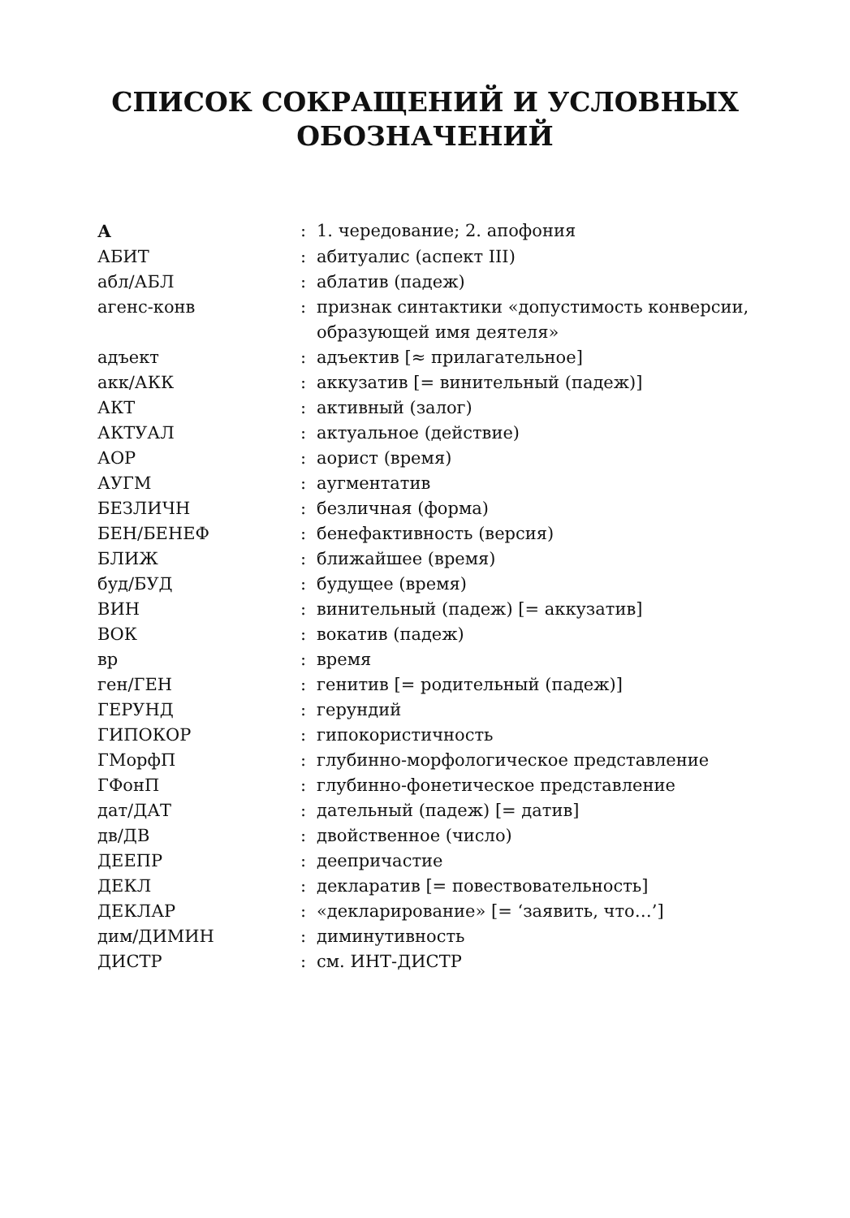СПИСОК СОКРАЩЕНИЙ И УСЛОВНЫХ
ОБОЗНАЧЕНИЙ
| А | : | 1. чередование; 2. апофония |
| АБИТ | : | абитуалис (аспект III) |
| абл/АБЛ | : | аблатив (падеж) |
| агенс-конв | : | признак синтактики «допустимость конверсии, образующей имя деятеля» |
| адъект | : | адъектив [≈ прилагательное] |
| акк/АКК | : | аккузатив [= винительный (падеж)] |
| АКТ | : | активный (залог) |
| АКТУАЛ | : | актуальное (действие) |
| АОР | : | аорист (время) |
| АУГМ | : | аугментатив |
| БЕЗЛИЧН | : | безличная (форма) |
| БЕН/БЕНЕФ | : | бенефактивность (версия) |
| БЛИЖ | : | ближайшее (время) |
| буд/БУД | : | будущее (время) |
| ВИН | : | винительный (падеж) [= аккузатив] |
| ВОК | : | вокатив (падеж) |
| вр | : | время |
| ген/ГЕН | : | генитив [= родительный (падеж)] |
| ГЕРУНД | : | герундий |
| ГИПОКОР | : | гипокористичность |
| ГМорфП | : | глубинно-морфологическое представление |
| ГФонП | : | глубинно-фонетическое представление |
| дат/ДАТ | : | дательный (падеж) [= датив] |
| дв/ДВ | : | двойственное (число) |
| ДЕЕПР | : | деепричастие |
| ДЕКЛ | : | декларатив [= повествовательность] |
| ДЕКЛАР | : | «декларирование» [= ‘заявить, что…’] |
| дим/ДИМИН | : | диминутивность |
| ДИСТР | : | см. ИНТ-ДИСТР |